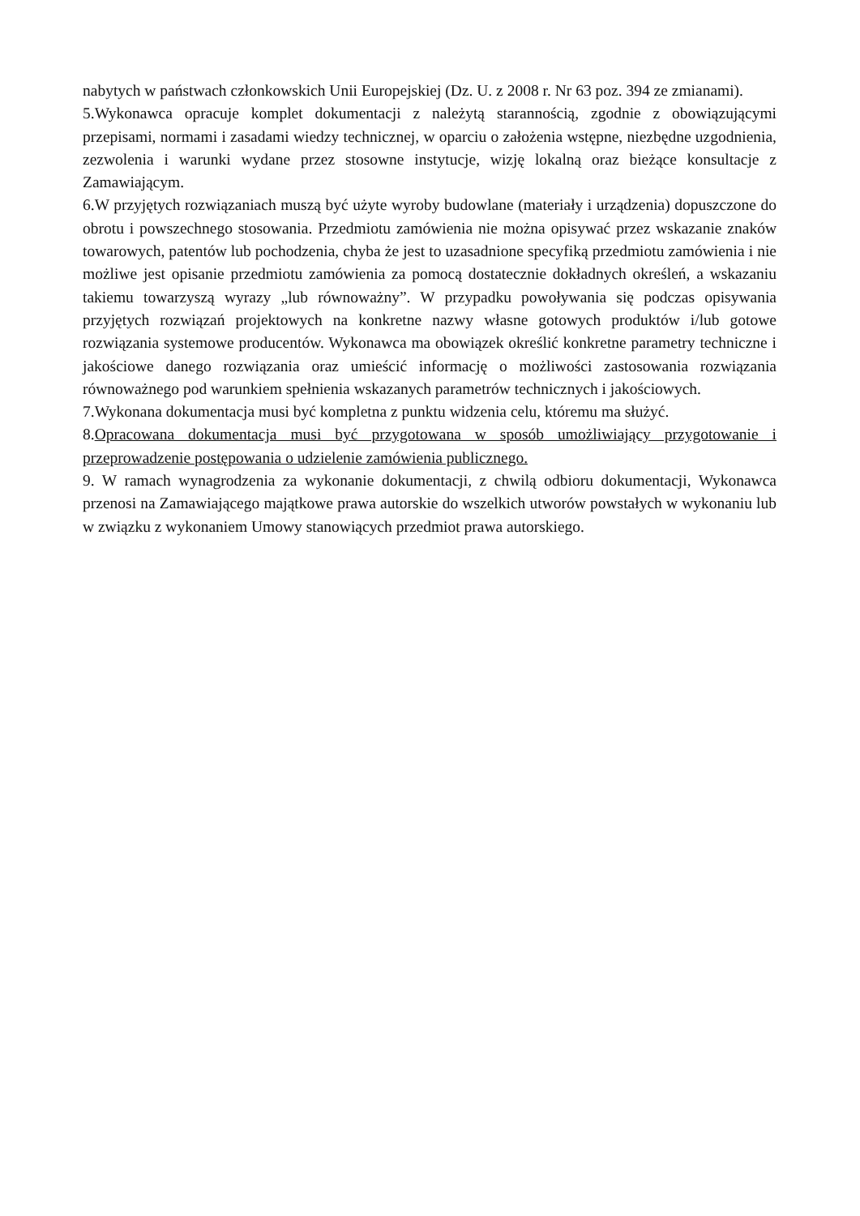nabytych w państwach członkowskich Unii Europejskiej (Dz. U. z 2008 r. Nr 63 poz. 394 ze zmianami).
5.Wykonawca opracuje komplet dokumentacji z należytą starannością, zgodnie z obowiązującymi przepisami, normami i zasadami wiedzy technicznej, w oparciu o założenia wstępne, niezbędne uzgodnienia, zezwolenia i warunki wydane przez stosowne instytucje, wizję lokalną oraz bieżące konsultacje z Zamawiającym.
6.W przyjętych rozwiązaniach muszą być użyte wyroby budowlane (materiały i urządzenia) dopuszczone do obrotu i powszechnego stosowania. Przedmiotu zamówienia nie można opisywać przez wskazanie znaków towarowych, patentów lub pochodzenia, chyba że jest to uzasadnione specyfiką przedmiotu zamówienia i nie możliwe jest opisanie przedmiotu zamówienia za pomocą dostatecznie dokładnych określeń, a wskazaniu takiemu towarzyszą wyrazy „lub równoważny”. W przypadku powoływania się podczas opisywania przyjętych rozwiązań projektowych na konkretne nazwy własne gotowych produktów i/lub gotowe rozwiązania systemowe producentów. Wykonawca ma obowiązek określić konkretne parametry techniczne i jakościowe danego rozwiązania oraz umieścić informację o możliwości zastosowania rozwiązania równoważnego pod warunkiem spełnienia wskazanych parametrów technicznych i jakościowych.
7.Wykonana dokumentacja musi być kompletna z punktu widzenia celu, któremu ma służyć.
8.Opracowana dokumentacja musi być przygotowana w sposób umożliwiający przygotowanie i przeprowadzenie postępowania o udzielenie zamówienia publicznego.
9. W ramach wynagrodzenia za wykonanie dokumentacji, z chwilą odbioru dokumentacji, Wykonawca przenosi na Zamawiającego majątkowe prawa autorskie do wszelkich utworów powstałych w wykonaniu lub w związku z wykonaniem Umowy stanowiących przedmiot prawa autorskiego.